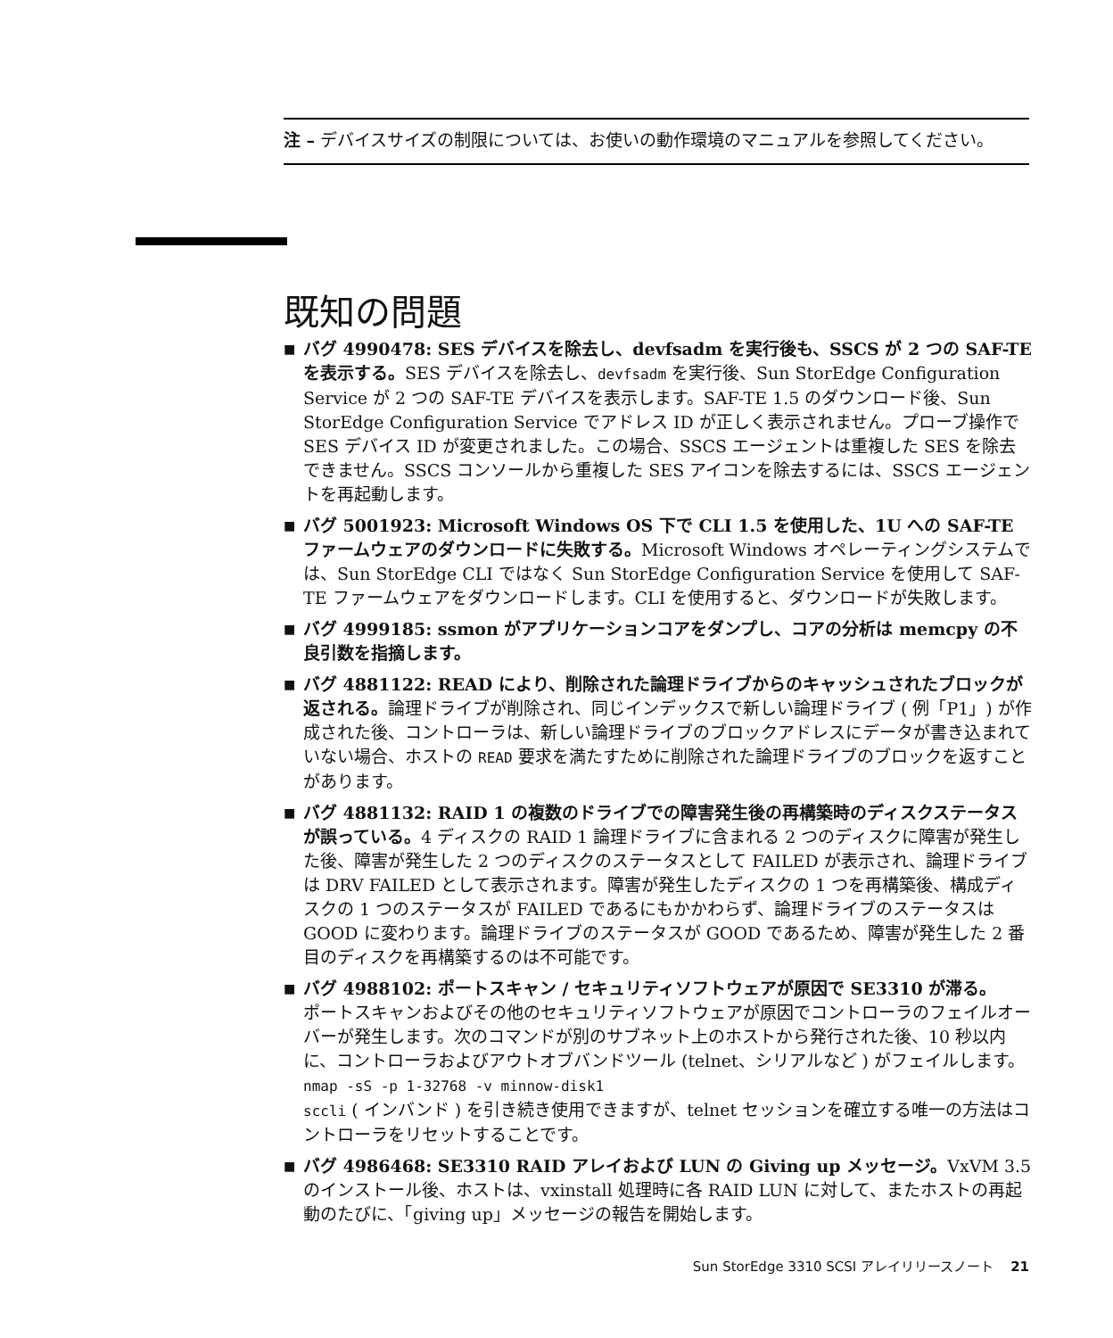注 – デバイスサイズの制限については、お使いの動作環境のマニュアルを参照してください。
既知の問題
■ バグ 4990478: SES デバイスを除去し、devfsadm を実行後も、SSCS が 2 つの SAF-TE を表示する。SES デバイスを除去し、devfsadm を実行後、Sun StorEdge Configuration Service が 2 つの SAF-TE デバイスを表示します。SAF-TE 1.5 のダウンロード後、Sun StorEdge Configuration Service でアドレス ID が正しく表示されません。プローブ操作で SES デバイス ID が変更されました。この場合、SSCS エージェントは重複した SES を除去できません。SSCS コンソールから重複した SES アイコンを除去するには、SSCS エージェントを再起動します。
■ バグ 5001923: Microsoft Windows OS 下で CLI 1.5 を使用した、1U への SAF-TE ファームウェアのダウンロードに失敗する。Microsoft Windows オペレーティングシステムでは、Sun StorEdge CLI ではなく Sun StorEdge Configuration Service を使用して SAF-TE ファームウェアをダウンロードします。CLI を使用すると、ダウンロードが失敗します。
■ バグ 4999185: ssmon がアプリケーションコアをダンプし、コアの分析は memcpy の不良引数を指摘します。
■ バグ 4881122: READ により、削除された論理ドライブからのキャッシュされたブロックが返される。論理ドライブが削除され、同じインデックスで新しい論理ドライブ ( 例「P1」) が作成された後、コントローラは、新しい論理ドライブのブロックアドレスにデータが書き込まれていない場合、ホストの READ 要求を満たすために削除された論理ドライブのブロックを返すことがあります。
■ バグ 4881132: RAID 1 の複数のドライブでの障害発生後の再構築時のディスクステータスが誤っている。4 ディスクの RAID 1 論理ドライブに含まれる 2 つのディスクに障害が発生した後、障害が発生した 2 つのディスクのステータスとして FAILED が表示され、論理ドライブは DRV FAILED として表示されます。障害が発生したディスクの 1 つを再構築後、構成ディスクの 1 つのステータスが FAILED であるにもかかわらず、論理ドライブのステータスは GOOD に変わります。論理ドライブのステータスが GOOD であるため、障害が発生した 2 番目のディスクを再構築するのは不可能です。
■ バグ 4988102: ポートスキャン / セキュリティソフトウェアが原因で SE3310 が滞る。
ポートスキャンおよびその他のセキュリティソフトウェアが原因でコントローラのフェイルオーバーが発生します。次のコマンドが別のサブネット上のホストから発行された後、10 秒以内に、コントローラおよびアウトオブバンドツール (telnet、シリアルなど ) がフェイルします。
nmap -sS -p 1-32768 -v minnow-disk1
sccli ( インバンド ) を引き続き使用できますが、telnet セッションを確立する唯一の方法はコントローラをリセットすることです。
■ バグ 4986468: SE3310 RAID アレイおよび LUN の Giving up メッセージ。VxVM 3.5 のインストール後、ホストは、vxinstall 処理時に各 RAID LUN に対して、またホストの再起動のたびに、「giving up」メッセージの報告を開始します。
Sun StorEdge 3310 SCSI アレイリリースノート 21